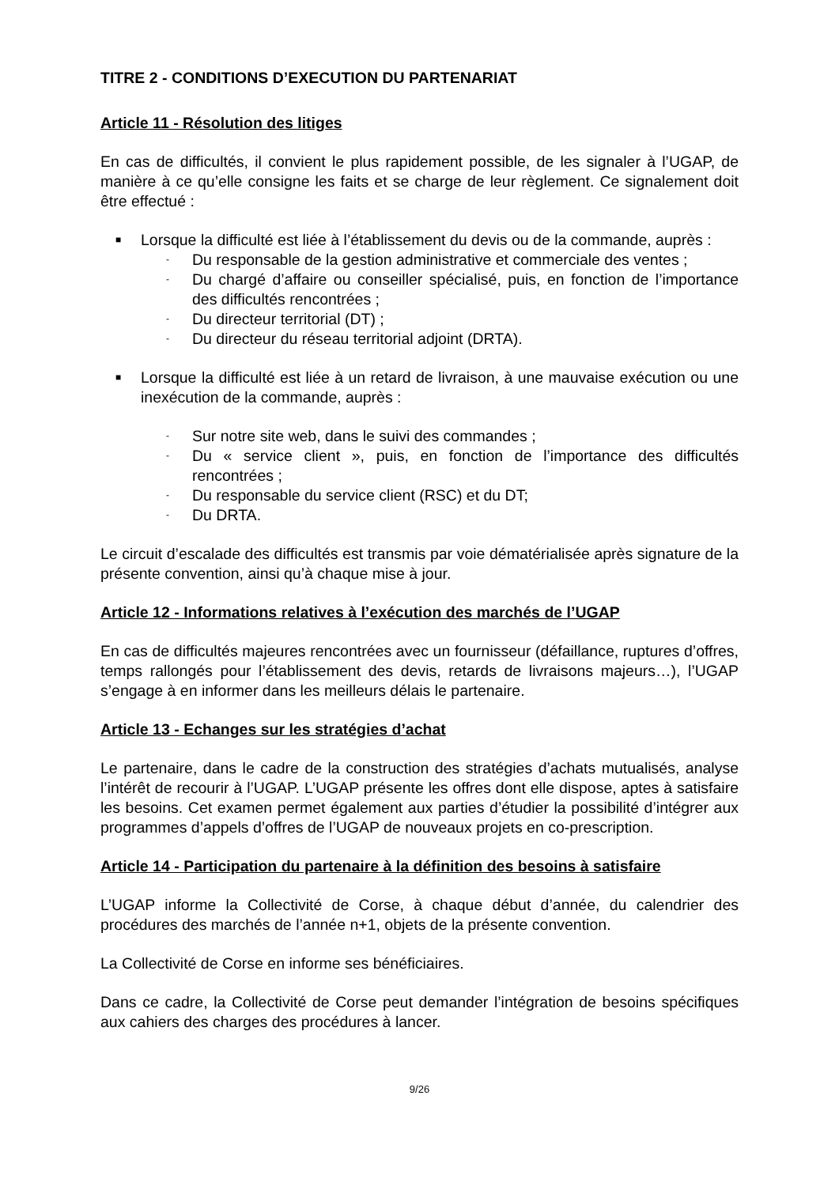TITRE 2 - CONDITIONS D’EXECUTION DU PARTENARIAT
Article 11 - Résolution des litiges
En cas de difficultés, il convient le plus rapidement possible, de les signaler à l’UGAP, de manière à ce qu’elle consigne les faits et se charge de leur règlement. Ce signalement doit être effectué :
■ Lorsque la difficulté est liée à l’établissement du devis ou de la commande, auprès :
- Du responsable de la gestion administrative et commerciale des ventes ;
- Du chargé d’affaire ou conseiller spécialisé, puis, en fonction de l’importance des difficultés rencontrées ;
- Du directeur territorial (DT) ;
- Du directeur du réseau territorial adjoint (DRTA).
■ Lorsque la difficulté est liée à un retard de livraison, à une mauvaise exécution ou une inexécution de la commande, auprès :
- Sur notre site web, dans le suivi des commandes ;
- Du « service client », puis, en fonction de l’importance des difficultés rencontrées ;
- Du responsable du service client (RSC) et du DT;
- Du DRTA.
Le circuit d’escalade des difficultés est transmis par voie dématérialisée après signature de la présente convention, ainsi qu’à chaque mise à jour.
Article 12 - Informations relatives à l’exécution des marchés de l’UGAP
En cas de difficultés majeures rencontrées avec un fournisseur (défaillance, ruptures d’offres, temps rallongés pour l’établissement des devis, retards de livraisons majeurs…), l’UGAP s’engage à en informer dans les meilleurs délais le partenaire.
Article 13 - Echanges sur les stratégies d’achat
Le partenaire, dans le cadre de la construction des stratégies d’achats mutualisés, analyse l’intérêt de recourir à l’UGAP. L’UGAP présente les offres dont elle dispose, aptes à satisfaire les besoins. Cet examen permet également aux parties d’étudier la possibilité d’intégrer aux programmes d’appels d’offres de l’UGAP de nouveaux projets en co-prescription.
Article 14 - Participation du partenaire à la définition des besoins à satisfaire
L’UGAP informe la Collectivité de Corse, à chaque début d’année, du calendrier des procédures des marchés de l’année n+1, objets de la présente convention.
La Collectivité de Corse en informe ses bénéficiaires.
Dans ce cadre, la Collectivité de Corse peut demander l’intégration de besoins spécifiques aux cahiers des charges des procédures à lancer.
9/26